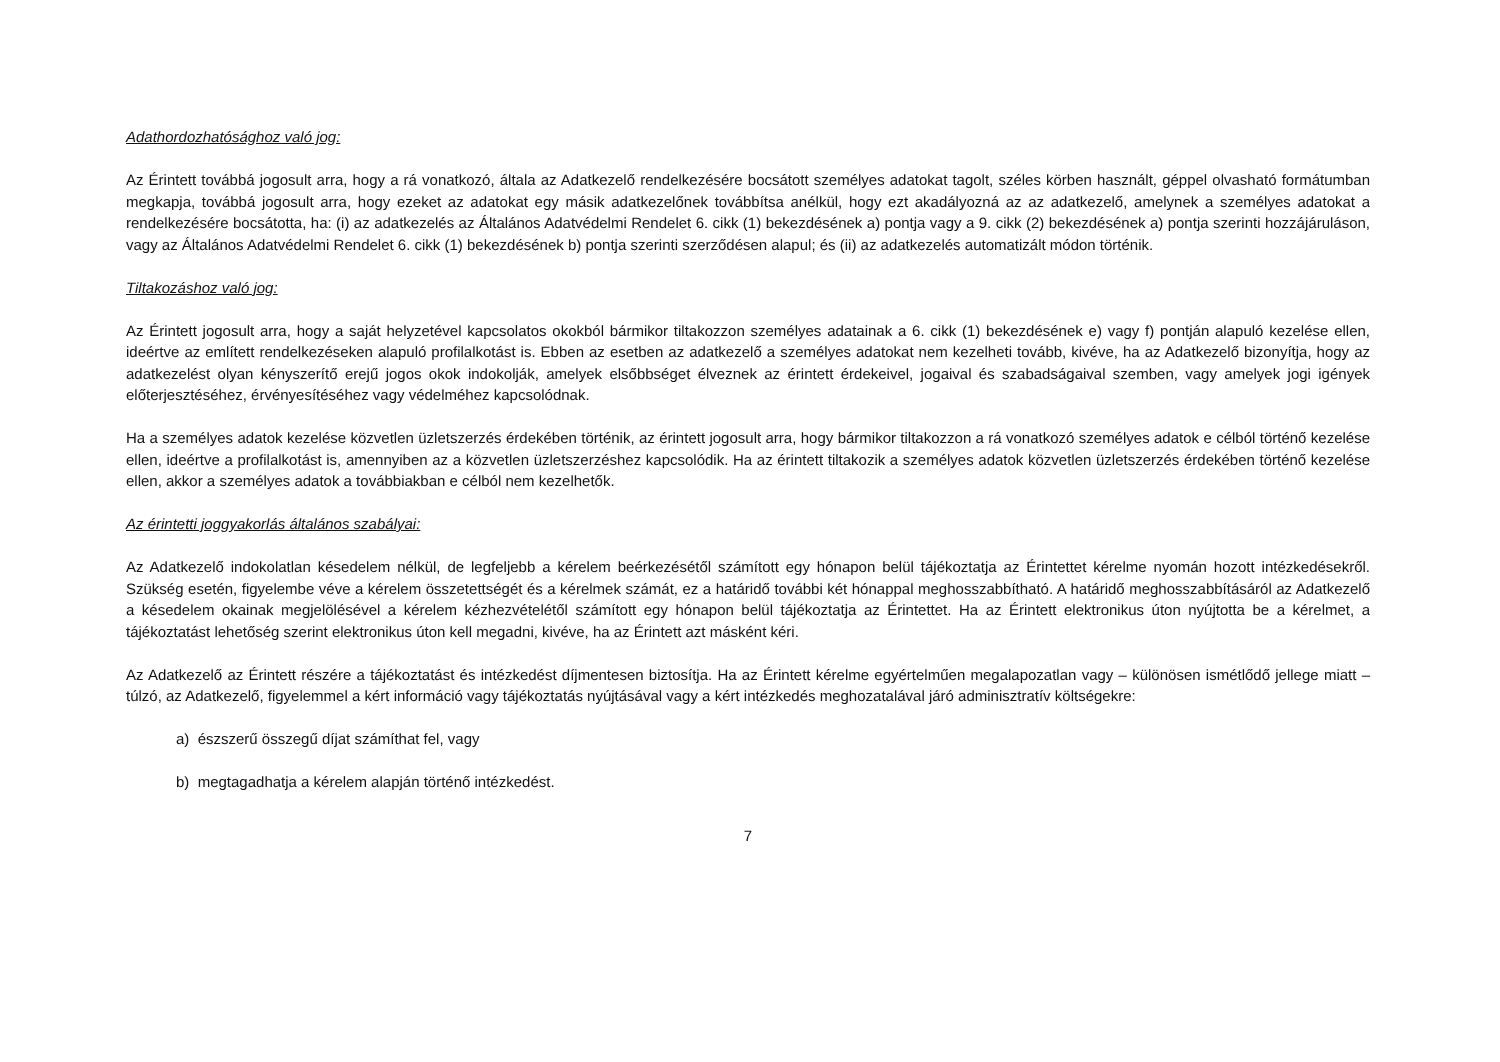Adathordozhatósághoz való jog:
Az Érintett továbbá jogosult arra, hogy a rá vonatkozó, általa az Adatkezelő rendelkezésére bocsátott személyes adatokat tagolt, széles körben használt, géppel olvasható formátumban megkapja, továbbá jogosult arra, hogy ezeket az adatokat egy másik adatkezelőnek továbbítsa anélkül, hogy ezt akadályozná az az adatkezelő, amelynek a személyes adatokat a rendelkezésére bocsátotta, ha: (i) az adatkezelés az Általános Adatvédelmi Rendelet 6. cikk (1) bekezdésének a) pontja vagy a 9. cikk (2) bekezdésének a) pontja szerinti hozzájáruláson, vagy az Általános Adatvédelmi Rendelet 6. cikk (1) bekezdésének b) pontja szerinti szerződésen alapul; és (ii) az adatkezelés automatizált módon történik.
Tiltakozáshoz való jog:
Az Érintett jogosult arra, hogy a saját helyzetével kapcsolatos okokból bármikor tiltakozzon személyes adatainak a 6. cikk (1) bekezdésének e) vagy f) pontján alapuló kezelése ellen, ideértve az említett rendelkezéseken alapuló profilalkotást is. Ebben az esetben az adatkezelő a személyes adatokat nem kezelheti tovább, kivéve, ha az Adatkezelő bizonyítja, hogy az adatkezelést olyan kényszerítő erejű jogos okok indokolják, amelyek elsőbbséget élveznek az érintett érdekeivel, jogaival és szabadságaival szemben, vagy amelyek jogi igények előterjesztéséhez, érvényesítéséhez vagy védelméhez kapcsolódnak.
Ha a személyes adatok kezelése közvetlen üzletszerzés érdekében történik, az érintett jogosult arra, hogy bármikor tiltakozzon a rá vonatkozó személyes adatok e célból történő kezelése ellen, ideértve a profilalkotást is, amennyiben az a közvetlen üzletszerzéshez kapcsolódik. Ha az érintett tiltakozik a személyes adatok közvetlen üzletszerzés érdekében történő kezelése ellen, akkor a személyes adatok a továbbiakban e célból nem kezelhetők.
Az érintetti joggyakorlás általános szabályai:
Az Adatkezelő indokolatlan késedelem nélkül, de legfeljebb a kérelem beérkezésétől számított egy hónapon belül tájékoztatja az Érintettet kérelme nyomán hozott intézkedésekről. Szükség esetén, figyelembe véve a kérelem összetettségét és a kérelmek számát, ez a határidő további két hónappal meghosszabbítható. A határidő meghosszabbításáról az Adatkezelő a késedelem okainak megjelölésével a kérelem kézhezvételétől számított egy hónapon belül tájékoztatja az Érintettet. Ha az Érintett elektronikus úton nyújtotta be a kérelmet, a tájékoztatást lehetőség szerint elektronikus úton kell megadni, kivéve, ha az Érintett azt másként kéri.
Az Adatkezelő az Érintett részére a tájékoztatást és intézkedést díjmentesen biztosítja. Ha az Érintett kérelme egyértelműen megalapozatlan vagy – különösen ismétlődő jellege miatt – túlzó, az Adatkezelő, figyelemmel a kért információ vagy tájékoztatás nyújtásával vagy a kért intézkedés meghozatalával járó adminisztratív költségekre:
a) észszerű összegű díjat számíthat fel, vagy
b) megtagadhatja a kérelem alapján történő intézkedést.
7